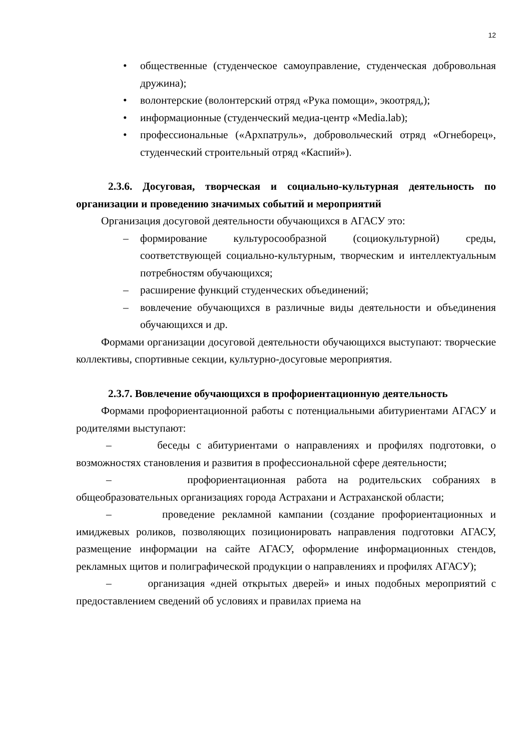12
• общественные (студенческое самоуправление, студенческая добровольная дружина);
• волонтерские (волонтерский отряд «Рука помощи», экоотряд,);
• информационные (студенческий медиа-центр «Media.lab);
• профессиональные («Архпатруль», добровольческий отряд «Огнеборец», студенческий строительный отряд «Каспий»).
2.3.6. Досуговая, творческая и социально-культурная деятельность по организации и проведению значимых событий и мероприятий
Организация досуговой деятельности обучающихся в АГАСУ это:
– формирование культуросообразной (социокультурной) среды, соответствующей социально-культурным, творческим и интеллектуальным потребностям обучающихся;
– расширение функций студенческих объединений;
– вовлечение обучающихся в различные виды деятельности и объединения обучающихся и др.
Формами организации досуговой деятельности обучающихся выступают: творческие коллективы, спортивные секции, культурно-досуговые мероприятия.
2.3.7. Вовлечение обучающихся в профориентационную деятельность
Формами профориентационной работы с потенциальными абитуриентами АГАСУ и родителями выступают:
– беседы с абитуриентами о направлениях и профилях подготовки, о возможностях становления и развития в профессиональной сфере деятельности;
– профориентационная работа на родительских собраниях в общеобразовательных организациях города Астрахани и Астраханской области;
– проведение рекламной кампании (создание профориентационных и имиджевых роликов, позволяющих позиционировать направления подготовки АГАСУ, размещение информации на сайте АГАСУ, оформление информационных стендов, рекламных щитов и полиграфической продукции о направлениях и профилях АГАСУ);
– организация «дней открытых дверей» и иных подобных мероприятий с предоставлением сведений об условиях и правилах приема на